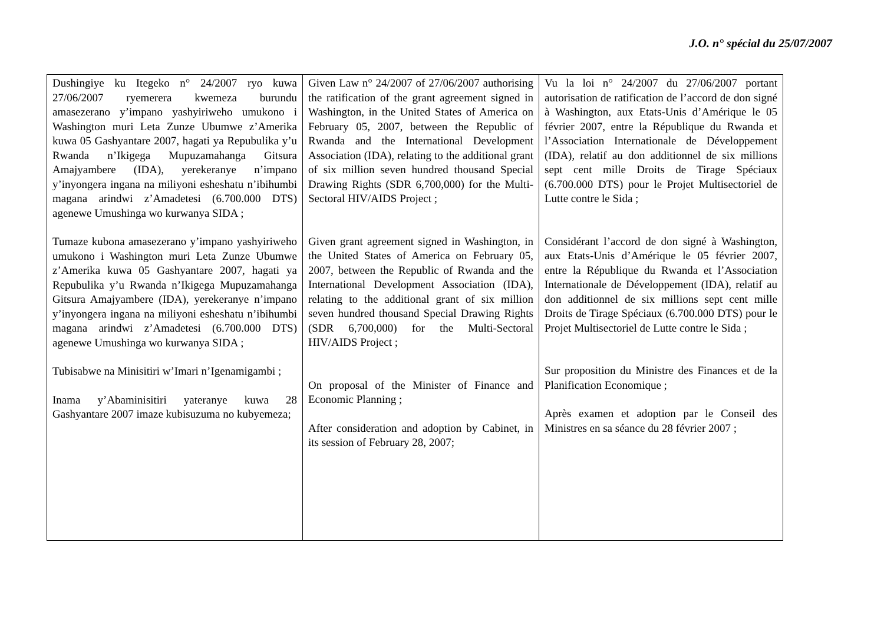J.O. n° spécial du 25/07/2007
| Dushingiye ku Itegeko n° 24/2007 ryo kuwa 27/06/2007 ryemerera kwemeza burundu amasezerano y’impano yashyiriweho umukono i Washington muri Leta Zunze Ubumwe z’Amerika kuwa 05 Gashyantare 2007, hagati ya Repubulika y’u Rwanda n’Ikigega Mupuzamahanga Gitsura Amajyambere (IDA), yerekeranye n’impano y’inyongera ingana na miliyoni esheshatu n’ibihumbi magana arindwi z’Amadetesi (6.700.000 DTS) agenewe Umushinga wo kurwanya SIDA ; Tumaze kubona amasezerano y’impano yashyiriweho umukono i Washington muri Leta Zunze Ubumwe z’Amerika kuwa 05 Gashyantare 2007, hagati ya Repubulika y’u Rwanda n’Ikigega Mupuzamahanga Gitsura Amajyambere (IDA), yerekeranye n’impano y’inyongera ingana na miliyoni esheshatu n’ibihumbi magana arindwi z’Amadetesi (6.700.000 DTS) agenewe Umushinga wo kurwanya SIDA ; Tubisabwe na Minisitiri w’Imari n’Igenamigambi ; Inama y’Abaminisitiri yateranye kuwa 28 Gashyantare 2007 imaze kubisuzuma no kubyemeza; | Given Law n° 24/2007 of 27/06/2007 authorising the ratification of the grant agreement signed in Washington, in the United States of America on February 05, 2007, between the Republic of Rwanda and the International Development Association (IDA), relating to the additional grant of six million seven hundred thousand Special Drawing Rights (SDR 6,700,000) for the Multi-Sectoral HIV/AIDS Project ; Given grant agreement signed in Washington, in the United States of America on February 05, 2007, between the Republic of Rwanda and the International Development Association (IDA), relating to the additional grant of six million seven hundred thousand Special Drawing Rights (SDR 6,700,000) for the Multi-Sectoral HIV/AIDS Project ; On proposal of the Minister of Finance and Economic Planning ; After consideration and adoption by Cabinet, in its session of February 28, 2007; | Vu la loi n° 24/2007 du 27/06/2007 portant autorisation de ratification de l’accord de don signé à Washington, aux Etats-Unis d’Amérique le 05 février 2007, entre la République du Rwanda et l’Association Internationale de Développement (IDA), relatif au don additionnel de six millions sept cent mille Droits de Tirage Spéciaux (6.700.000 DTS) pour le Projet Multisectoriel de Lutte contre le Sida ; Considérant l’accord de don signé à Washington, aux Etats-Unis d’Amérique le 05 février 2007, entre la République du Rwanda et l’Association Internationale de Développement (IDA), relatif au don additionnel de six millions sept cent mille Droits de Tirage Spéciaux (6.700.000 DTS) pour le Projet Multisectoriel de Lutte contre le Sida ; Sur proposition du Ministre des Finances et de la Planification Economique ; Après examen et adoption par le Conseil des Ministres en sa séance du 28 février 2007 ; |